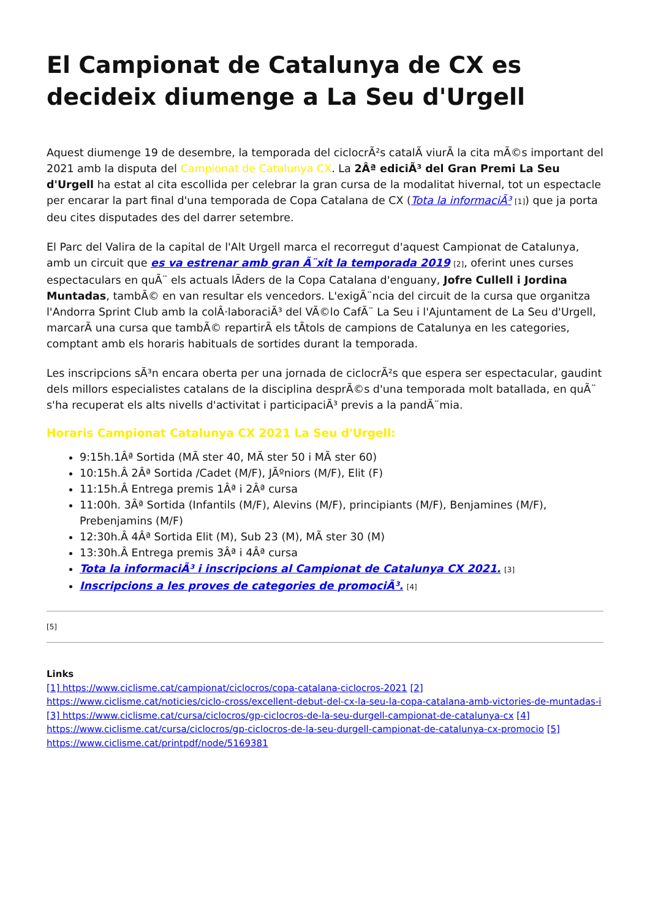El Campionat de Catalunya de CX es decideix diumenge a La Seu d'Urgell
Aquest diumenge 19 de desembre, la temporada del ciclocrÃ²s catalÃ viurÃ la cita mÃ©s important del 2021 amb la disputa del Campionat de Catalunya CX. La 2Âª ediciÃ³ del Gran Premi La Seu d'Urgell ha estat al cita escollida per celebrar la gran cursa de la modalitat hivernal, tot un espectacle per encarar la part final d'una temporada de Copa Catalana de CX (Tota la informaciÃ³ [1]) que ja porta deu cites disputades des del darrer setembre.
El Parc del Valira de la capital de l'Alt Urgell marca el recorregut d'aquest Campionat de Catalunya, amb un circuit que es va estrenar amb gran Ã¨xit la temporada 2019 [2], oferint unes curses espectaculars en quÃ¨ els actuals lÃders de la Copa Catalana d'enguany, Jofre Cullell i Jordina Muntadas, tambÃ© en van resultar els vencedors. L'exigÃ¨ncia del circuit de la cursa que organitza l'Andorra Sprint Club amb la colÂ·laboraciÃ³ del VÃ©lo CafÃ¨ La Seu i l'Ajuntament de La Seu d'Urgell, marcarÃ una cursa que tambÃ© repartirÃ els tÃtols de campions de Catalunya en les categories, comptant amb els horaris habituals de sortides durant la temporada.
Les inscripcions sÃ³n encara oberta per una jornada de ciclocrÃ²s que espera ser espectacular, gaudint dels millors especialistes catalans de la disciplina desprÃ©s d'una temporada molt batallada, en quÃ¨ s'ha recuperat els alts nivells d'activitat i participaciÃ³ previs a la pandÃ¨mia.
Horaris Campionat Catalunya CX 2021 La Seu d'Urgell:
9:15h.1Âª Sortida (MÃ ster 40, MÃ ster 50 i MÃ ster 60)
10:15h.Â 2Âª Sortida /Cadet (M/F), JÃºniors (M/F), Elit (F)
11:15h.Â Entrega premis 1Âª i 2Âª cursa
11:00h. 3Âª Sortida (Infantils (M/F), Alevins (M/F), principiants (M/F), Benjamines (M/F), Prebenjamins (M/F)
12:30h.Â 4Âª Sortida Elit (M), Sub 23 (M), MÃ ster 30 (M)
13:30h.Â Entrega premis 3Âª i 4Âª cursa
Tota la informaciÃ³ i inscripcions al Campionat de Catalunya CX 2021. [3]
Inscripcions a les proves de categories de promociÃ³. [4]
[5]
Links
[1] https://www.ciclisme.cat/campionat/ciclocros/copa-catalana-ciclocros-2021 [2] https://www.ciclisme.cat/noticies/ciclo-cross/excellent-debut-del-cx-la-seu-la-copa-catalana-amb-victories-de-muntadas-i [3] https://www.ciclisme.cat/cursa/ciclocros/gp-ciclocros-de-la-seu-durgell-campionat-de-catalunya-cx [4] https://www.ciclisme.cat/cursa/ciclocros/gp-ciclocros-de-la-seu-durgell-campionat-de-catalunya-cx-promocio [5] https://www.ciclisme.cat/printpdf/node/5169381